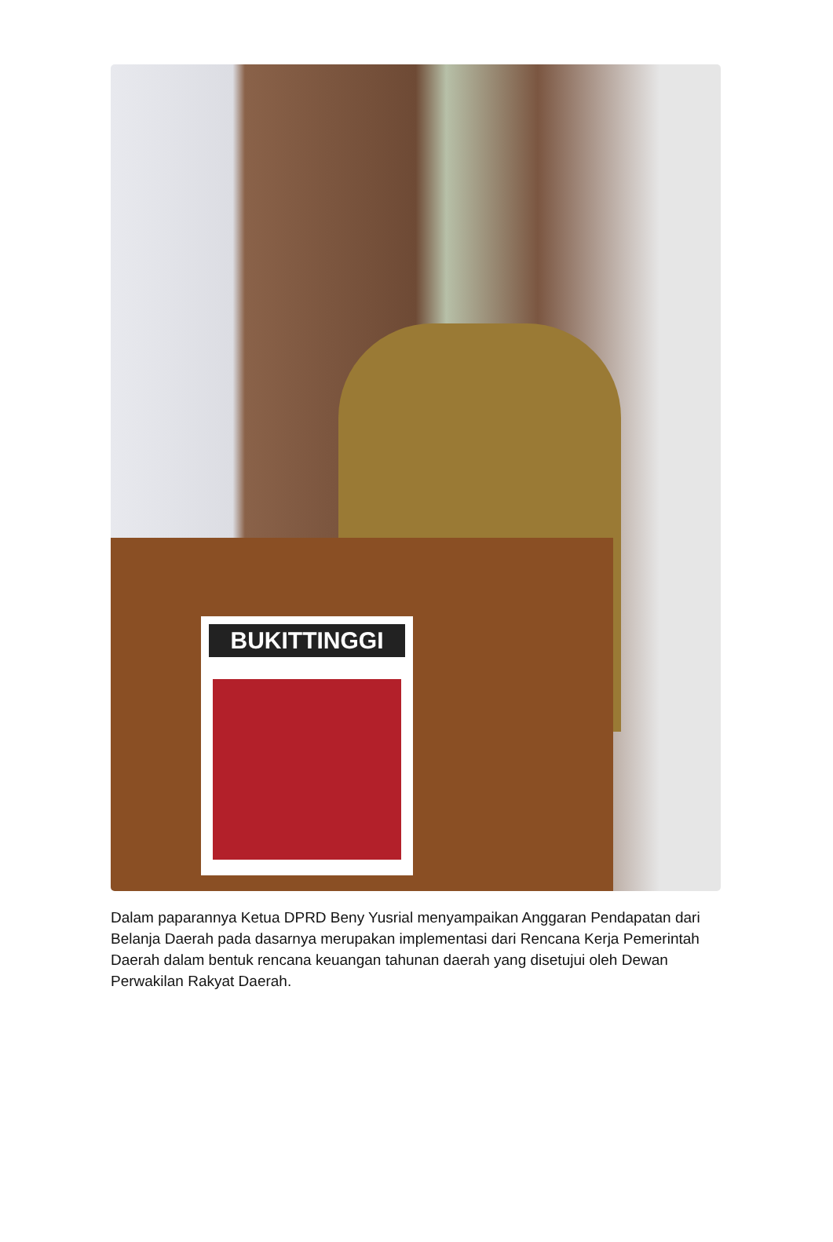BUKITTINGGI
Dalam paparannya Ketua DPRD Beny Yusrial menyampaikan Anggaran Pendapatan dari Belanja Daerah pada dasarnya merupakan implementasi dari Rencana Kerja Pemerintah Daerah dalam bentuk rencana keuangan tahunan daerah yang disetujui oleh Dewan Perwakilan Rakyat Daerah.